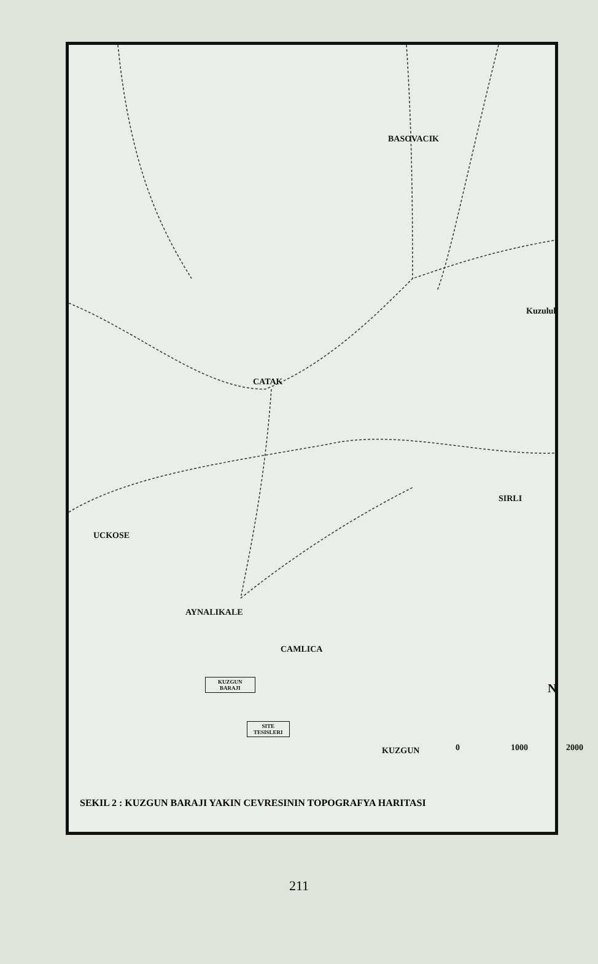BASOVACIK
Kuzuluk
CATAK
SIRLI
UCKOSE
AYNALIKALE
CAMLICA
KUZGUN
BARAJI
SITE
TESISLERI
KUZGUN
N
0 1000 2000
SEKIL 2 : KUZGUN BARAJI YAKIN CEVRESININ TOPOGRAFYA HARITASI
211